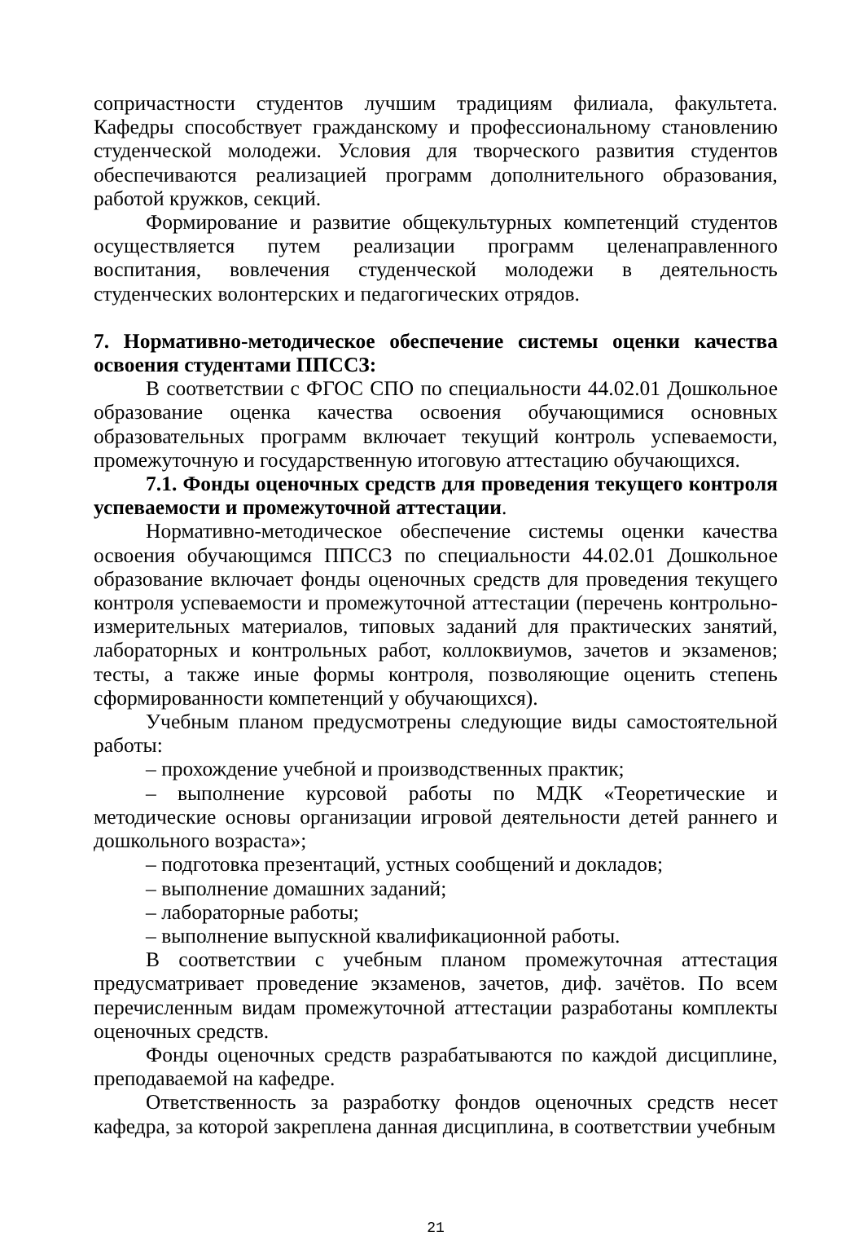сопричастности студентов лучшим традициям филиала, факультета. Кафедры способствует гражданскому и профессиональному становлению студенческой молодежи. Условия для творческого развития студентов обеспечиваются реализацией программ дополнительного образования, работой кружков, секций.
Формирование и развитие общекультурных компетенций студентов осуществляется путем реализации программ целенаправленного воспитания, вовлечения студенческой молодежи в деятельность студенческих волонтерских и педагогических отрядов.
7. Нормативно-методическое обеспечение системы оценки качества освоения студентами ППССЗ:
В соответствии с ФГОС СПО по специальности 44.02.01 Дошкольное образование оценка качества освоения обучающимися основных образовательных программ включает текущий контроль успеваемости, промежуточную и государственную итоговую аттестацию обучающихся.
7.1. Фонды оценочных средств для проведения текущего контроля успеваемости и промежуточной аттестации.
Нормативно-методическое обеспечение системы оценки качества освоения обучающимся ППССЗ по специальности 44.02.01 Дошкольное образование включает фонды оценочных средств для проведения текущего контроля успеваемости и промежуточной аттестации (перечень контрольно-измерительных материалов, типовых заданий для практических занятий, лабораторных и контрольных работ, коллоквиумов, зачетов и экзаменов; тесты, а также иные формы контроля, позволяющие оценить степень сформированности компетенций у обучающихся).
Учебным планом предусмотрены следующие виды самостоятельной работы:
– прохождение учебной и производственных практик;
– выполнение курсовой работы по МДК «Теоретические и методические основы организации игровой деятельности детей раннего и дошкольного возраста»;
– подготовка презентаций, устных сообщений и докладов;
– выполнение домашних заданий;
– лабораторные работы;
– выполнение выпускной квалификационной работы.
В соответствии с учебным планом промежуточная аттестация предусматривает проведение экзаменов, зачетов, диф. зачётов. По всем перечисленным видам промежуточной аттестации разработаны комплекты оценочных средств.
Фонды оценочных средств разрабатываются по каждой дисциплине, преподаваемой на кафедре.
Ответственность за разработку фондов оценочных средств несет кафедра, за которой закреплена данная дисциплина, в соответствии учебным
21